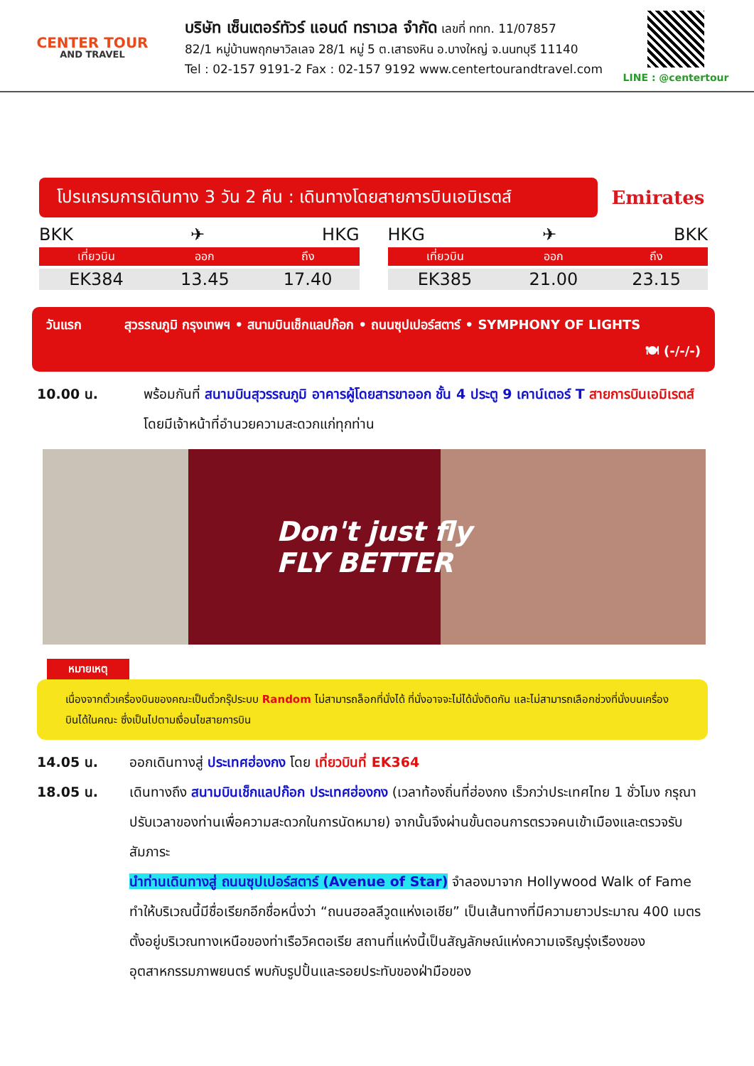CENTER TOUR
AND TRAVEL
บริษัท เซ็นเตอร์ทัวร์ แอนด์ ทราเวล จำกัด เลขที่ ททท. 11/07857
82/1 หมู่บ้านพฤกษาวิลเลจ 28/1 หมู่ 5 ต.เสาธงหิน อ.บางใหญ่ จ.นนทบุรี 11140
Tel : 02-157 9191-2 Fax : 02-157 9192 www.centertourandtravel.com
LINE : @centertour
โปรแกรมการเดินทาง 3 วัน 2 คืน : เดินทางโดยสายการบินเอมิเรตส์
Emirates
BKK ✈ HKG
| เที่ยวบิน | ออก | ถึง |
| --- | --- | --- |
| EK384 | 13.45 | 17.40 |
HKG ✈ BKK
| เที่ยวบิน | ออก | ถึง |
| --- | --- | --- |
| EK385 | 21.00 | 23.15 |
วันแรก สุวรรณภูมิ กรุงเทพฯ • สนามบินเช็กแลปก๊อก • ถนนซุปเปอร์สตาร์ • SYMPHONY OF LIGHTS
🍽 (-/-/-)
10.00 น. พร้อมกันที่ สนามบินสุวรรณภูมิ อาคารผู้โดยสารขาออก ชั้น 4 ประตู 9 เคาน์เตอร์ T สายการบินเอมิเรตส์ โดยมีเจ้าหน้าที่อำนวยความสะดวกแก่ทุกท่าน
Don't just fly
FLY BETTER
หมายเหตุ
เนื่องจากตั๋วเครื่องบินของคณะเป็นตั๋วกรุ๊ประบบ Random ไม่สามารถล็อกที่นั่งได้ ที่นั่งอาจจะไม่ได้นั่งติดกัน และไม่สามารถเลือกช่วงที่นั่งบนเครื่องบินได้ในคณะ ซึ่งเป็นไปตามเงื่อนไขสายการบิน
14.05 น. ออกเดินทางสู่ ประเทศฮ่องกง โดย เที่ยวบินที่ EK364
18.05 น. เดินทางถึง สนามบินเช็กแลปก๊อก ประเทศฮ่องกง (เวลาท้องถิ่นที่ฮ่องกง เร็วกว่าประเทศไทย 1 ชั่วโมง กรุณาปรับเวลาของท่านเพื่อความสะดวกในการนัดหมาย) จากนั้นจึงผ่านขั้นตอนการตรวจคนเข้าเมืองและตรวจรับสัมภาระ
นำท่านเดินทางสู่ ถนนซุปเปอร์สตาร์ (Avenue of Star) จำลองมาจาก Hollywood Walk of Fame ทำให้บริเวณนี้มีชื่อเรียกอีกชื่อหนึ่งว่า “ถนนฮอลลีวูดแห่งเอเชีย” เป็นเส้นทางที่มีความยาวประมาณ 400 เมตร ตั้งอยู่บริเวณทางเหนือของท่าเรือวิคตอเรีย สถานที่แห่งนี้เป็นสัญลักษณ์แห่งความเจริญรุ่งเรืองของอุตสาหกรรมภาพยนตร์ พบกับรูปปั้นและรอยประทับของฝ่ามือของ